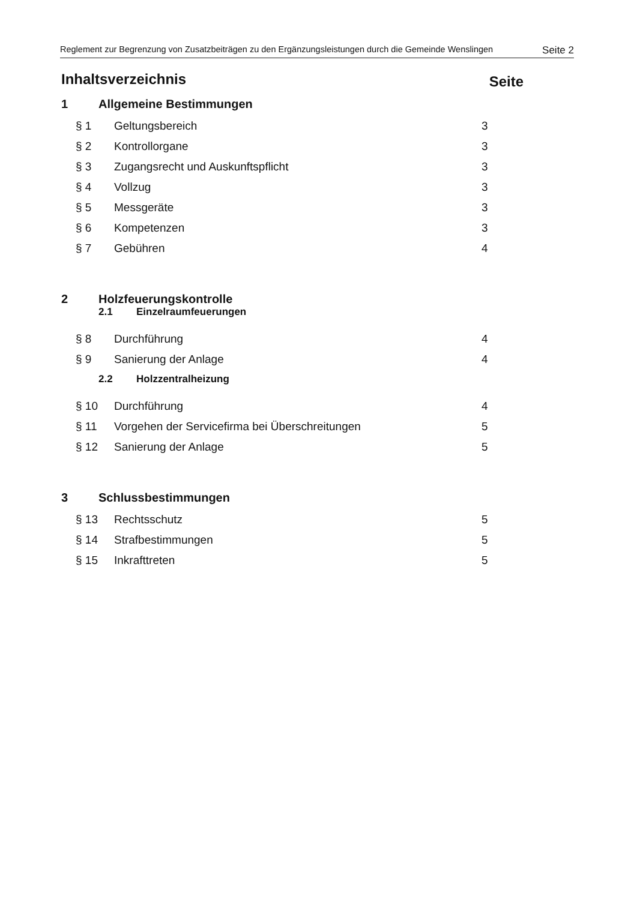Reglement zur Begrenzung von Zusatzbeiträgen zu den Ergänzungsleistungen durch die Gemeinde Wenslingen Seite 2
Inhaltsverzeichnis Seite
1 Allgemeine Bestimmungen
§ 1 Geltungsbereich 3
§ 2 Kontrollorgane 3
§ 3 Zugangsrecht und Auskunftspflicht 3
§ 4 Vollzug 3
§ 5 Messgeräte 3
§ 6 Kompetenzen 3
§ 7 Gebühren 4
2 Holzfeuerungskontrolle
2.1 Einzelraumfeuerungen
§ 8 Durchführung 4
§ 9 Sanierung der Anlage 4
2.2 Holzzentralheizung
§ 10 Durchführung 4
§ 11 Vorgehen der Servicefirma bei Überschreitungen 5
§ 12 Sanierung der Anlage 5
3 Schlussbestimmungen
§ 13 Rechtsschutz 5
§ 14 Strafbestimmungen 5
§ 15 Inkrafttreten 5